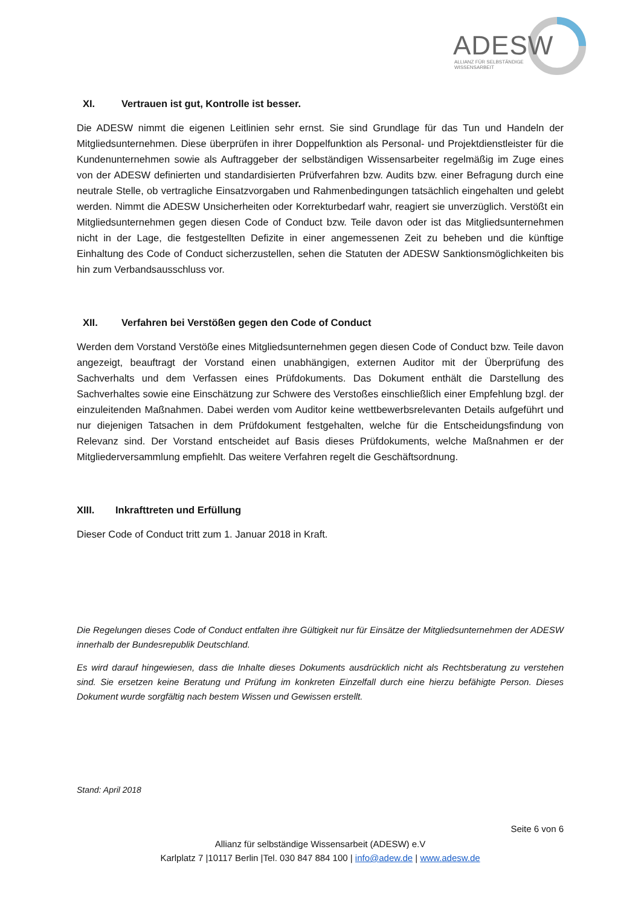ADESW
ALLIANZ FÜR SELBSTÄNDIGE
WISSENSARBEIT
XI. Vertrauen ist gut, Kontrolle ist besser.
Die ADESW nimmt die eigenen Leitlinien sehr ernst. Sie sind Grundlage für das Tun und Handeln der Mitgliedsunternehmen. Diese überprüfen in ihrer Doppelfunktion als Personal- und Projektdienstleister für die Kundenunternehmen sowie als Auftraggeber der selbständigen Wissensarbeiter regelmäßig im Zuge eines von der ADESW definierten und standardisierten Prüfverfahren bzw. Audits bzw. einer Befragung durch eine neutrale Stelle, ob vertragliche Einsatzvorgaben und Rahmenbedingungen tatsächlich eingehalten und gelebt werden. Nimmt die ADESW Unsicherheiten oder Korrekturbedarf wahr, reagiert sie unverzüglich. Verstößt ein Mitgliedsunternehmen gegen diesen Code of Conduct bzw. Teile davon oder ist das Mitgliedsunternehmen nicht in der Lage, die festgestellten Defizite in einer angemessenen Zeit zu beheben und die künftige Einhaltung des Code of Conduct sicherzustellen, sehen die Statuten der ADESW Sanktionsmöglichkeiten bis hin zum Verbandsausschluss vor.
XII. Verfahren bei Verstößen gegen den Code of Conduct
Werden dem Vorstand Verstöße eines Mitgliedsunternehmen gegen diesen Code of Conduct bzw. Teile davon angezeigt, beauftragt der Vorstand einen unabhängigen, externen Auditor mit der Überprüfung des Sachverhalts und dem Verfassen eines Prüfdokuments. Das Dokument enthält die Darstellung des Sachverhaltes sowie eine Einschätzung zur Schwere des Verstoßes einschließlich einer Empfehlung bzgl. der einzuleitenden Maßnahmen. Dabei werden vom Auditor keine wettbewerbsrelevanten Details aufgeführt und nur diejenigen Tatsachen in dem Prüfdokument festgehalten, welche für die Entscheidungsfindung von Relevanz sind. Der Vorstand entscheidet auf Basis dieses Prüfdokuments, welche Maßnahmen er der Mitgliederversammlung empfiehlt. Das weitere Verfahren regelt die Geschäftsordnung.
XIII. Inkrafttreten und Erfüllung
Dieser Code of Conduct tritt zum 1. Januar 2018 in Kraft.
Die Regelungen dieses Code of Conduct entfalten ihre Gültigkeit nur für Einsätze der Mitgliedsunternehmen der ADESW innerhalb der Bundesrepublik Deutschland.
Es wird darauf hingewiesen, dass die Inhalte dieses Dokuments ausdrücklich nicht als Rechtsberatung zu verstehen sind. Sie ersetzen keine Beratung und Prüfung im konkreten Einzelfall durch eine hierzu befähigte Person. Dieses Dokument wurde sorgfältig nach bestem Wissen und Gewissen erstellt.
Stand: April 2018
Seite 6 von 6
Allianz für selbständige Wissensarbeit (ADESW) e.V
Karlplatz 7 |10117 Berlin |Tel. 030 847 884 100 | info@adew.de | www.adesw.de